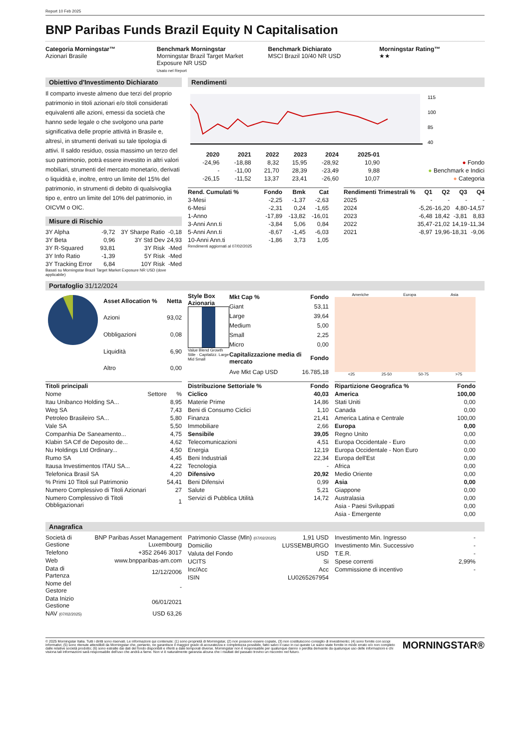Report 10 Feb 2025
BNP Paribas Funds Brazil Equity N Capitalisation
Categoria Morningstar™
Azionari Brasile
Benchmark Morningstar
Morningstar Brazil Target Market Exposure NR USD
Usato nel Report
Benchmark Dichiarato
MSCI Brazil 10/40 NR USD
Morningstar Rating™
★★
Obiettivo d'Investimento Dichiarato
Il comparto investe almeno due terzi del proprio patrimonio in titoli azionari e/o titoli considerati equivalenti alle azioni, emessi da società che hanno sede legale o che svolgono una parte significativa delle proprie attività in Brasile e, altresì, in strumenti derivati su tale tipologia di attivi. Il saldo residuo, ossia massimo un terzo del suo patrimonio, potrà essere investito in altri valori mobiliari, strumenti del mercato monetario, derivati o liquidità e, inoltre, entro un limite del 15% del patrimonio, in strumenti di debito di qualsivoglia tipo e, entro un limite del 10% del patrimonio, in OICVM o OIC.
Misure di Rischio
| 3Y Alpha | -9,72 | 3Y Sharpe Ratio | -0,18 |
| 3Y Beta | 0,96 | 3Y Std Dev | 24,93 |
| 3Y R-Squared | 93,81 | 3Y Risk | -Med |
| 3Y Info Ratio | -1,39 | 5Y Risk | -Med |
| 3Y Tracking Error | 6,84 | 10Y Risk | -Med |
Basati su Morningstar Brazil Target Market Exposure NR USD (dove applicabile)
Rendimenti
115
100
85
40
| | 2020 | 2021 | 2022 | 2023 | 2024 | 2025-01 | |
| --- | --- | --- | --- | --- | --- | --- | --- |
| | -24,96 | -18,88 | 8,32 | 15,95 | -28,92 | 10,90 | ● Fondo |
| | - | -11,00 | 21,70 | 28,39 | -23,49 | 9,88 | ● Benchmark e Indici |
| | -26,15 | -11,52 | 13,37 | 23,41 | -26,60 | 10,07 | ● Categoria |
| Rend. Cumulati % | Fondo | Bmk | Cat |
| --- | --- | --- | --- |
| 3-Mesi | -2,25 | -1,37 | -2,63 |
| 6-Mesi | -2,31 | 0,24 | -1,65 |
| 1-Anno | -17,89 | -13,82 | -16,01 |
| 3-Anni Ann.ti | -3,84 | 5,06 | 0,84 |
| 5-Anni Ann.ti | -8,67 | -1,45 | -6,03 |
| 10-Anni Ann.ti | -1,86 | 3,73 | 1,05 |
Rendimenti aggiornati al 07/02/2025
| Rendimenti Trimestrali % | Q1 | Q2 | Q3 | Q4 |
| --- | --- | --- | --- | --- |
| 2025 | - | - | - | - |
| 2024 | -5,26 | -16,20 | 4,80 | -14,57 |
| 2023 | -6,48 | 18,42 | -3,81 | 8,83 |
| 2022 | 35,47 | -21,02 | 14,19 | -11,34 |
| 2021 | -8,97 | 19,96 | -18,31 | -9,06 |
Portafoglio 31/12/2024
| Asset Allocation % | Netta |
| --- | --- |
| Azioni | 93,02 |
| Obbligazioni | 0,08 |
| Liquidità | 6,90 |
| Altro | 0,00 |
Style Box Azionaria
Value Blend Growth
Stile · Capitalizz. Large Mid Small
| Mkt Cap % | Fondo |
| --- | --- |
| Giant | 53,11 |
| Large | 39,64 |
| Medium | 5,00 |
| Small | 2,25 |
| Micro | 0,00 |
| Capitalizzazione media di mercato | Fondo |
| Ave Mkt Cap USD | 16.785,18 |
Americhe Europa Asia
<25 25-50 50-75 >75
| Titoli principali | | |
| --- | --- | --- |
| Nome | Settore | % |
| Itau Unibanco Holding SA... | | 8,95 |
| Weg SA | | 7,43 |
| Petroleo Brasileiro SA... | | 5,80 |
| Vale SA | | 5,50 |
| Companhia De Saneamento... | | 4,75 |
| Klabin SA Ctf de Deposito de... | | 4,62 |
| Nu Holdings Ltd Ordinary... | | 4,50 |
| Rumo SA | | 4,45 |
| Itausa Investimentos ITAU SA... | | 4,22 |
| Telefonica Brasil SA | | 4,20 |
| % Primi 10 Titoli sul Patrimonio | | 54,41 |
| Numero Complessivo di Titoli Azionari | | 27 |
| Numero Complessivo di Titoli Obbligazionari | | 1 |
| Distribuzione Settoriale % | Fondo |
| --- | --- |
| Ciclico | 40,03 |
| Materie Prime | 14,86 |
| Beni di Consumo Ciclici | 1,10 |
| Finanza | 21,41 |
| Immobiliare | 2,66 |
| Sensibile | 39,05 |
| Telecomunicazioni | 4,51 |
| Energia | 12,19 |
| Beni Industriali | 22,34 |
| Tecnologia | - |
| Difensivo | 20,92 |
| Beni Difensivi | 0,99 |
| Salute | 5,21 |
| Servizi di Pubblica Utilità | 14,72 |
| Ripartizione Geografica % | Fondo |
| --- | --- |
| America | 100,00 |
| Stati Uniti | 0,00 |
| Canada | 0,00 |
| America Latina e Centrale | 100,00 |
| Europa | 0,00 |
| Regno Unito | 0,00 |
| Europa Occidentale - Euro | 0,00 |
| Europa Occidentale - Non Euro | 0,00 |
| Europa dell'Est | 0,00 |
| Africa | 0,00 |
| Medio Oriente | 0,00 |
| Asia | 0,00 |
| Giappone | 0,00 |
| Australasia | 0,00 |
| Asia - Paesi Sviluppati | 0,00 |
| Asia - Emergente | 0,00 |
Anagrafica
| Società di Gestione | BNP Paribas Asset Management Luxembourg |
| Telefono | +352 2646 3017 |
| Web | www.bnpparibas-am.com |
| Data di Partenza | 12/12/2006 |
| Nome del Gestore | - |
| Data Inizio Gestione | 06/01/2021 |
| NAV (07/02/2025) | USD 63,26 |
| Patrimonio Classe (Mln) (07/02/2025) | 1,91 USD |
| Domicilio | LUSSEMBURGO |
| Valuta del Fondo | USD |
| UCITS | Si |
| Inc/Acc | Acc |
| ISIN | LU0265267954 |
| Investimento Min. Ingresso | - |
| Investimento Min. Successivo | - |
| T.E.R. | - |
| Spese correnti | 2,99% |
| Commissione di incentivo | - |
© 2025 Morningstar Italia. Tutti i diritti sono riservati. Le informazioni qui contenute: (1) sono proprietà di Morningstar, (2) non possono essere copiate, (3) non costituiscono consiglio di investimento; (4) sono fornite con scopi informativi; (5) sono ritenute attendibili da Morningstar che, pertanto, ne garantisce il maggior grado di accuratezza e completezza possibile, fatto salvo il caso in cui queste Le siano state fornite in modo errato e/o non completo dalle relative società prodotto; (6) sono estratte dai dati del fondo disponibili e riferiti a date temporali diverse. Morningstar non è responsabile per qualunque danno o perdita derivante da qualunque uso delle informazioni e chi visiona tali informazioni sarà responsabile dell'uso che andrà a farne. Non vi è naturalmente garanzia alcuna che i risultati del passato trovino un riscontro nel futuro.
MORNINGSTAR®